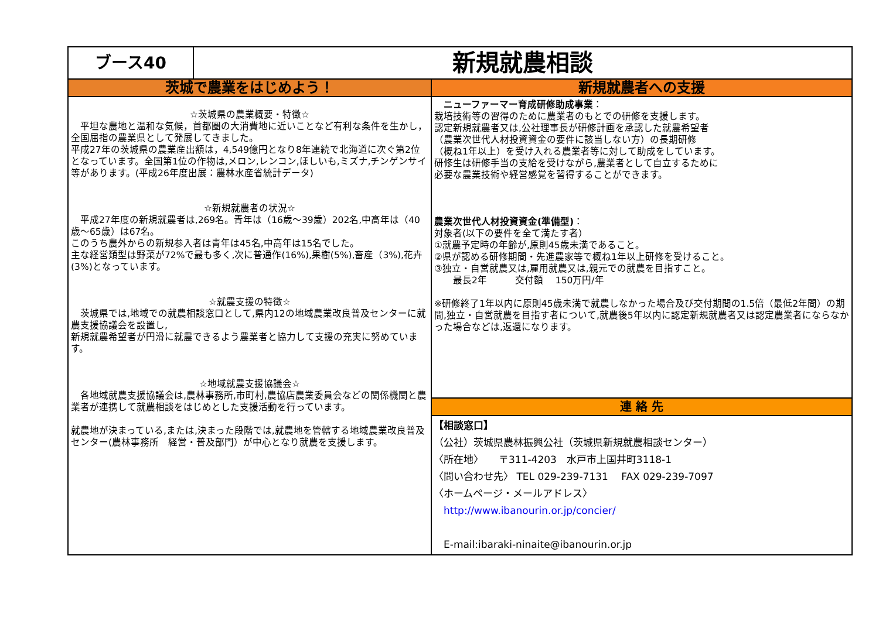ブース40
新規就農相談
茨城で農業をはじめよう！
☆茨城県の農業概要・特徴☆
　平坦な農地と温和な気候，首都圏の大消費地に近いことなど有利な条件を生かし，全国屈指の農業県として発展してきました。
平成27年の茨城県の農業産出額は，4,549億円となり8年連続で北海道に次ぐ第2位となっています。全国第1位の作物は,メロン,レンコン,ほしいも,ミズナ,チンゲンサイ等があります。(平成26年度出展：農林水産省統計データ)
☆新規就農者の状況☆
　平成27年度の新規就農者は,269名。青年は（16歳～39歳）202名,中高年は（40歳～65歳）は67名。
このうち農外からの新規参入者は青年は45名,中高年は15名でした。
主な経営類型は野菜が72%で最も多く,次に普通作(16%),果樹(5%),畜産（3%),花卉(3%)となっています。
☆就農支援の特徴☆
　茨城県では,地域での就農相談窓口として,県内12の地域農業改良普及センターに就農支援協議会を設置し,
新規就農希望者が円滑に就農できるよう農業者と協力して支援の充実に努めています。
☆地域就農支援協議会☆
　各地域就農支援協議会は,農林事務所,市町村,農協店農業委員会などの関係機関と農業者が連携して就農相談をはじめとした支援活動を行っています。
就農地が決まっている,または,決まった段階では,就農地を管轄する地域農業改良普及センター(農林事務所　経営・普及部門）が中心となり就農を支援します。
新規就農者への支援
　ニューファーマー育成研修助成事業：
栽培技術等の習得のために農業者のもとでの研修を支援します。
認定新規就農者又は,公社理事長が研修計画を承認した就農希望者
（農業次世代人材投資資金の要件に該当しない方）の長期研修
（概ね1年以上）を受け入れる農業者等に対して助成をしています。
研修生は研修手当の支給を受けながら,農業者として自立するために
必要な農業技術や経営感覚を習得することができます。
農業次世代人材投資資金(準備型)：
対象者(以下の要件を全て満たす者）
①就農予定時の年齢が,原則45歳未満であること。
②県が認める研修期間・先進農家等で概ね1年以上研修を受けること。
③独立・自営就農又は,雇用就農又は,親元での就農を目指すこと。
　　最長2年　　　交付額　 150万円/年
※研修終了1年以内に原則45歳未満で就農しなかった場合及び交付期間の1.5倍（最低2年間）の期間,独立・自営就農を目指す者について,就農後5年以内に認定新規就農者又は認定農業者にならなかった場合などは,返還になります。
連 絡 先
【相談窓口】
（公社）茨城県農林振興公社（茨城県新規就農相談センター）
〈所在地〉　　〒311-4203　水戸市上国井町3118-1
〈問い合わせ先〉 TEL 029-239-7131　 FAX 029-239-7097
〈ホームページ・メールアドレス〉
　http://www.ibanourin.or.jp/concier/
　E-mail:ibaraki-ninaite@ibanourin.or.jp